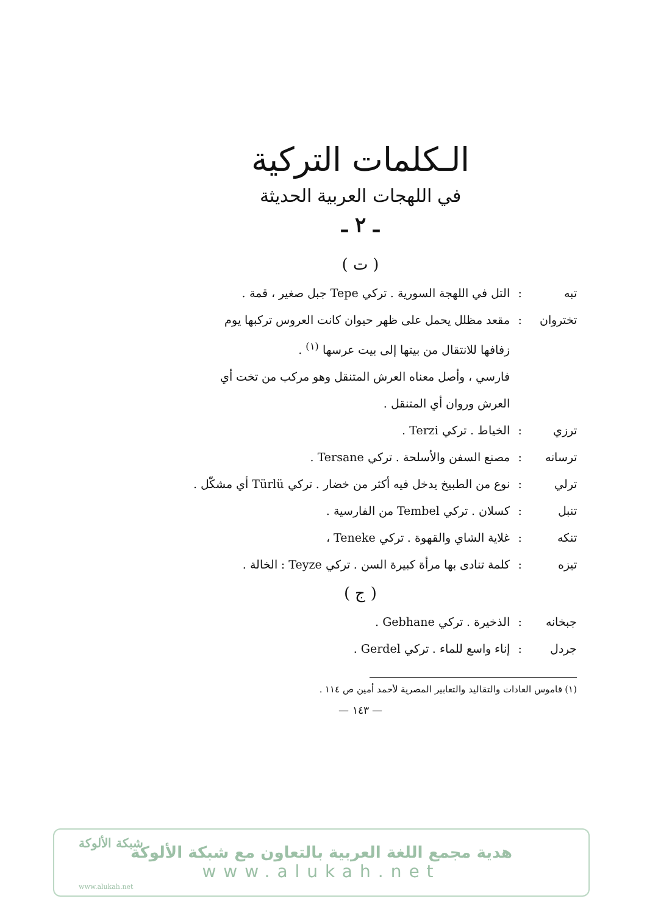الـكلمات التركية
في اللهجات العربية الحديثة
ـ ٢ ـ
( ت )
تبه: التل في اللهجة السورية . تركي Tepe جبل صغير ، قمة .
تختروان: مقعد مظلل يحمل على ظهر حيوان كانت العروس تركبها يوم
زفافها للانتقال من بيتها إلى بيت عرسها <sup>(١)</sup> .
فارسي ، وأصل معناه العرش المتنقل وهو مركب من تخت أي
العرش وروان أي المتنقل .
ترزي: الخياط . تركي Terzi .
ترسانه: مصنع السفن والأسلحة . تركي Tersane .
ترلي: نوع من الطبيخ يدخل فيه أكثر من خضار . تركي Türlü أي مشكّل .
تنبل: كسلان . تركي Tembel من الفارسية .
تنكه: غلاية الشاي والقهوة . تركي Teneke ،
تيزه: كلمة تنادى بها مرأة كبيرة السن . تركي Teyze : الخالة .
( ج )
جبخانه: الذخيرة . تركي Gebhane .
جردل: إناء واسع للماء . تركي Gerdel .
(١) قاموس العادات والتقاليد والتعابير المصرية لأحمد أمين ص ١١٤ .
— ١٤٣ —
شبكة الألوكة
هدية مجمع اللغة العربية بالتعاون مع شبكة الألوكة
www.alukah.net
www.alukah.net